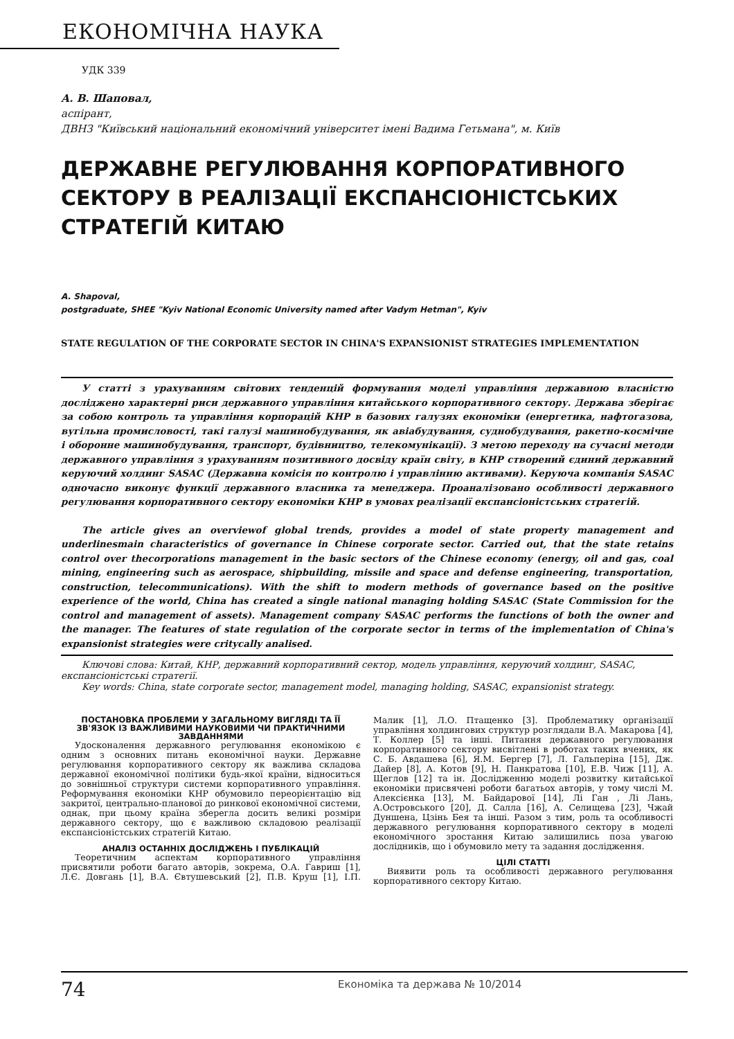ЕКОНОМІЧНА НАУКА
УДК 339
А. В. Шаповал,
аспірант,
ДВНЗ "Київський національний економічний університет імені Вадима Гетьмана", м. Київ
ДЕРЖАВНЕ РЕГУЛЮВАННЯ КОРПОРАТИВНОГО СЕКТОРУ В РЕАЛІЗАЦІЇ ЕКСПАНСІОНІСТСЬКИХ СТРАТЕГІЙ КИТАЮ
A. Shapoval,
postgraduate, SHEE "Kyiv National Economic University named after Vadym Hetman", Kyiv
STATE REGULATION OF THE CORPORATE SECTOR IN CHINA'S EXPANSIONIST STRATEGIES IMPLEMENTATION
У статті з урахуванням світових тенденцій формування моделі управління державною власністю досліджено характерні риси державного управління китайського корпоративного сектору. Держава зберігає за собою контроль та управління корпорацій КНР в базових галузях економіки (енергетика, нафтогазова, вугільна промисловості, такі галузі машинобудування, як авіабудування, суднобудування, ракетно-космічне і оборонне машинобудування, транспорт, будівництво, телекомунікації). З метою переходу на сучасні методи державного управління з урахуванням позитивного досвіду країн світу, в КНР створений єдиний державний керуючий холдинг SASAC (Державна комісія по контролю і управлінню активами). Керуюча компанія SASAC одночасно виконує функції державного власника та менеджера. Проаналізовано особливості державного регулювання корпоративного сектору економіки КНР в умовах реалізації експансіоністських стратегій.
The article gives an overviewof global trends, provides a model of state property management and underlinesmain characteristics of governance in Chinese corporate sector. Carried out, that the state retains control over thecorporations management in the basic sectors of the Chinese economy (energy, oil and gas, coal mining, engineering such as aerospace, shipbuilding, missile and space and defense engineering, transportation, construction, telecommunications). With the shift to modern methods of governance based on the positive experience of the world, China has created a single national managing holding SASAC (State Commission for the control and management of assets). Management company SASAC performs the functions of both the owner and the manager. The features of state regulation of the corporate sector in terms of the implementation of China's expansionist strategies were critycally analised.
Ключові слова: Китай, КНР, державний корпоративний сектор, модель управління, керуючий холдинг, SASAC, експансіоністські стратегії.
Key words: China, state corporate sector, management model, managing holding, SASAC, expansionist strategy.
ПОСТАНОВКА ПРОБЛЕМИ У ЗАГАЛЬНОМУ ВИГЛЯДІ ТА ЇЇ ЗВ'ЯЗОК ІЗ ВАЖЛИВИМИ НАУКОВИМИ ЧИ ПРАКТИЧНИМИ ЗАВДАННЯМИ
Удосконалення державного регулювання економікою є одним з основних питань економічної науки. Державне регулювання корпоративного сектору як важлива складова державної економічної політики будь-якої країни, відноситься до зовнішньої структури системи корпоративного управління. Реформування економіки КНР обумовило переорієнтацію від закритої, центрально-планової до ринкової економічної системи, однак, при цьому країна зберегла досить великі розміри державного сектору, що є важливою складовою реалізації експансіоністських стратегій Китаю.
АНАЛІЗ ОСТАННІХ ДОСЛІДЖЕНЬ І ПУБЛІКАЦІЙ
Теоретичним аспектам корпоративного управління присвятили роботи багато авторів, зокрема, О.А. Гавриш [1], Л.Є. Довгань [1], В.А. Євтушевський [2], П.В. Круш [1], І.П. Малик [1], Л.О. Птащенко [3]. Проблематику організації управління холдингових структур розглядали В.А. Макарова [4], Т. Коллер [5] та інші. Питання державного регулювання корпоративного сектору висвітлені в роботах таких вчених, як С. Б. Авдашева [6], Я.М. Бергер [7], Л. Гальперіна [15], Дж. Дайер [8], А. Котов [9], Н. Панкратова [10], Е.В. Чиж [11], А. Щеглов [12] та ін. Дослідженню моделі розвитку китайської економіки присвячені роботи багатьох авторів, у тому числі М. Алексієнка [13], М. Байдарової [14], Лі Ган , Лі Лань, А.Островського [20], Д. Салла [16], А. Селищева [23], Чжай Дуншена, Цзінь Бея та інші. Разом з тим, роль та особливості державного регулювання корпоративного сектору в моделі економічного зростання Китаю залишились поза увагою дослідників, що і обумовило мету та задання дослідження.
ЦІЛІ СТАТТІ
Виявити роль та особливості державного регулювання корпоративного сектору Китаю.
74
Економіка та держава № 10/2014